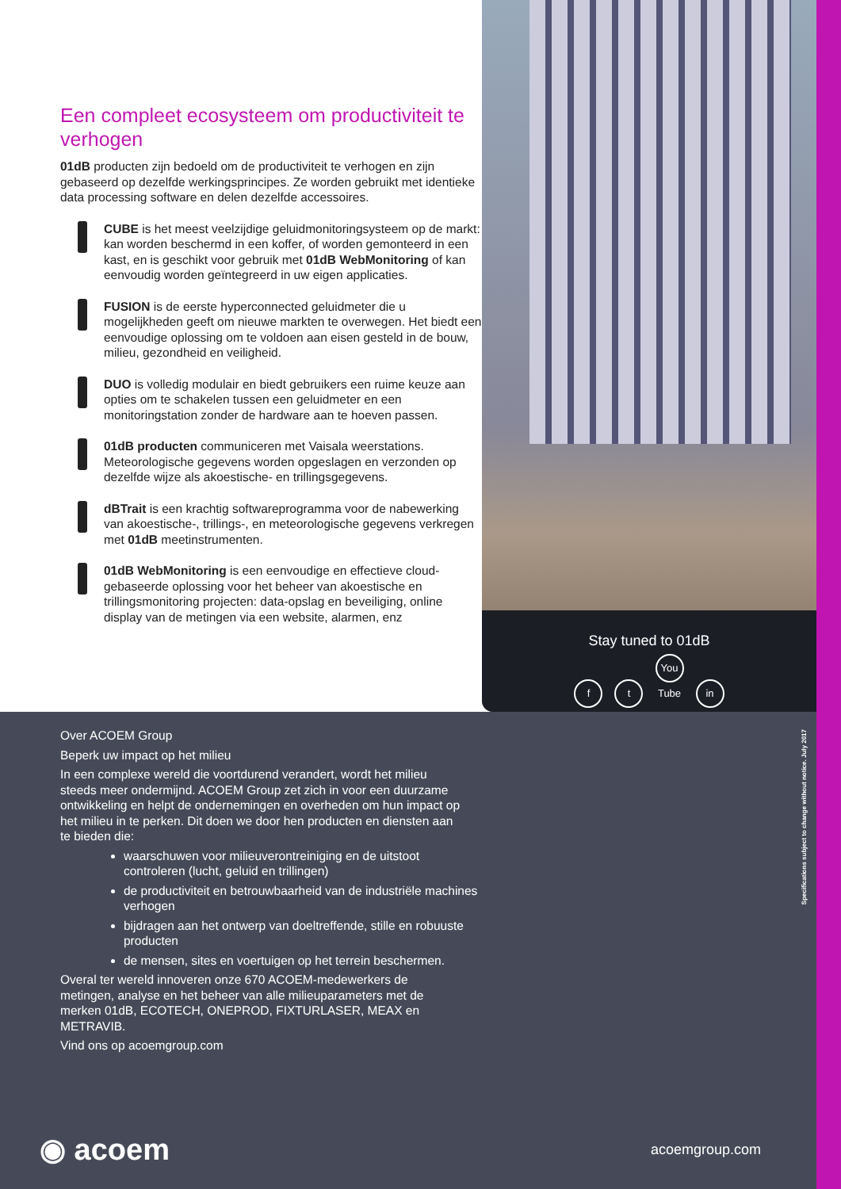Een compleet ecosysteem om productiviteit te verhogen
01dB producten zijn bedoeld om de productiviteit te verhogen en zijn gebaseerd op dezelfde werkingsprincipes. Ze worden gebruikt met identieke data processing software en delen dezelfde accessoires.
CUBE is het meest veelzijdige geluidmonitoringsysteem op de markt: kan worden beschermd in een koffer, of worden gemonteerd in een kast, en is geschikt voor gebruik met 01dB WebMonitoring of kan eenvoudig worden geïntegreerd in uw eigen applicaties.
FUSION is de eerste hyperconnected geluidmeter die u mogelijkheden geeft om nieuwe markten te overwegen. Het biedt een eenvoudige oplossing om te voldoen aan eisen gesteld in de bouw, milieu, gezondheid en veiligheid.
DUO is volledig modulair en biedt gebruikers een ruime keuze aan opties om te schakelen tussen een geluidmeter en een monitoringstation zonder de hardware aan te hoeven passen.
01dB producten communiceren met Vaisala weerstations. Meteorologische gegevens worden opgeslagen en verzonden op dezelfde wijze als akoestische- en trillingsgegevens.
dBTrait is een krachtig softwareprogramma voor de nabewerking van akoestische-, trillings-, en meteorologische gegevens verkregen met 01dB meetinstrumenten.
01dB WebMonitoring is een eenvoudige en effectieve cloud-gebaseerde oplossing voor het beheer van akoestische en trillingsmonitoring projecten: data-opslag en beveiliging, online display van de metingen via een website, alarmen, enz
Stay tuned to 01dB
f t You Tube in
Over ACOEM Group
Beperk uw impact op het milieu
In een complexe wereld die voortdurend verandert, wordt het milieu steeds meer ondermijnd. ACOEM Group zet zich in voor een duurzame ontwikkeling en helpt de ondernemingen en overheden om hun impact op het milieu in te perken. Dit doen we door hen producten en diensten aan te bieden die:
waarschuwen voor milieuverontreiniging en de uitstoot controleren (lucht, geluid en trillingen)
de productiviteit en betrouwbaarheid van de industriële machines verhogen
bijdragen aan het ontwerp van doeltreffende, stille en robuuste producten
de mensen, sites en voertuigen op het terrein beschermen.
Overal ter wereld innoveren onze 670 ACOEM-medewerkers de metingen, analyse en het beheer van alle milieuparameters met de merken 01dB, ECOTECH, ONEPROD, FIXTURLASER, MEAX en METRAVIB.
Vind ons op acoemgroup.com
◉ acoem
acoemgroup.com
Specifications subject to change without notice. July 2017